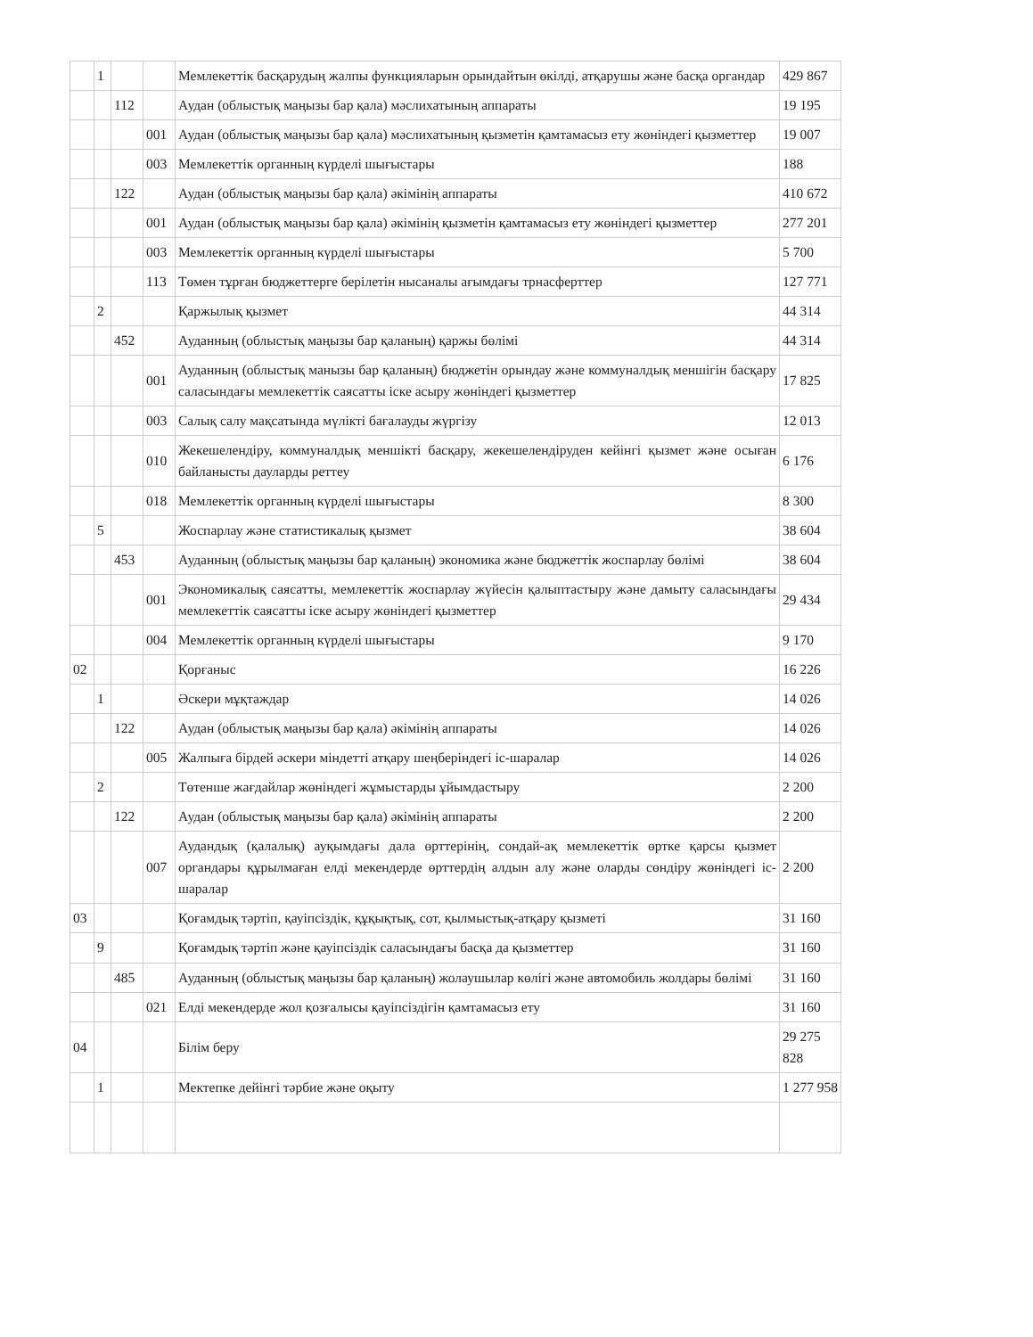| | 1 | | | Мемлекеттік басқарудың жалпы функцияларын орындайтын өкілді, атқарушы және басқа органдар | 429 867 |
| | | 112 | | Аудан (облыстық маңызы бар қала) мәслихатының аппараты | 19 195 |
| | | | 001 | Аудан (облыстық маңызы бар қала) мәслихатының қызметін қамтамасыз ету жөніндегі қызметтер | 19 007 |
| | | | 003 | Мемлекеттік органның күрделі шығыстары | 188 |
| | | 122 | | Аудан (облыстық маңызы бар қала) әкімінің аппараты | 410 672 |
| | | | 001 | Аудан (облыстық маңызы бар қала) әкімінің қызметін қамтамасыз ету жөніндегі қызметтер | 277 201 |
| | | | 003 | Мемлекеттік органның күрделі шығыстары | 5 700 |
| | | | 113 | Төмен тұрған бюджеттерге берілетін нысаналы ағымдағы трнасферттер | 127 771 |
| | 2 | | | Қаржылық қызмет | 44 314 |
| | | 452 | | Ауданның (облыстық маңызы бар қаланың) қаржы бөлімі | 44 314 |
| | | | 001 | Ауданның (облыстық манызы бар қаланың) бюджетін орындау және коммуналдық меншігін басқару саласындағы мемлекеттік саясатты іске асыру жөніндегі қызметтер | 17 825 |
| | | | 003 | Салық салу мақсатында мүлікті бағалауды жүргізу | 12 013 |
| | | | 010 | Жекешелендіру, коммуналдық меншікті басқару, жекешелендіруден кейінгі қызмет және осыған байланысты дауларды реттеу | 6 176 |
| | | | 018 | Мемлекеттік органның күрделі шығыстары | 8 300 |
| | 5 | | | Жоспарлау және статистикалық қызмет | 38 604 |
| | | 453 | | Ауданның (облыстық маңызы бар қаланың) экономика және бюджеттік жоспарлау бөлімі | 38 604 |
| | | | 001 | Экономикалық саясатты, мемлекеттік жоспарлау жүйесін қалыптастыру және дамыту саласындағы мемлекеттік саясатты іске асыру жөніндегі қызметтер | 29 434 |
| | | | 004 | Мемлекеттік органның күрделі шығыстары | 9 170 |
| 02 | | | | Қорғаныс | 16 226 |
| | 1 | | | Әскери мұқтаждар | 14 026 |
| | | 122 | | Аудан (облыстық маңызы бар қала) әкімінің аппараты | 14 026 |
| | | | 005 | Жалпыға бірдей әскери міндетті атқару шеңберіндегі іс-шаралар | 14 026 |
| | 2 | | | Төтенше жағдайлар жөніндегі жұмыстарды ұйымдастыру | 2 200 |
| | | 122 | | Аудан (облыстық маңызы бар қала) әкімінің аппараты | 2 200 |
| | | | 007 | Аудандық (қалалық) ауқымдағы дала өрттерінің, сондай-ақ мемлекеттік өртке қарсы қызмет органдары құрылмаған елді мекендерде өрттердің алдын алу және оларды сөндіру жөніндегі іс-шаралар | 2 200 |
| 03 | | | | Қоғамдық тәртіп, қауіпсіздік, құқықтық, сот, қылмыстық-атқару қызметі | 31 160 |
| | 9 | | | Қоғамдық тәртіп және қауіпсіздік саласындағы басқа да қызметтер | 31 160 |
| | | 485 | | Ауданның (облыстық маңызы бар қаланың) жолаушылар көлігі және автомобиль жолдары бөлімі | 31 160 |
| | | | 021 | Елді мекендерде жол қозғалысы қауіпсіздігін қамтамасыз ету | 31 160 |
| 04 | | | | Білім беру | 29 275 828 |
| | 1 | | | Мектепке дейінгі тәрбие және оқыту | 1 277 958 |